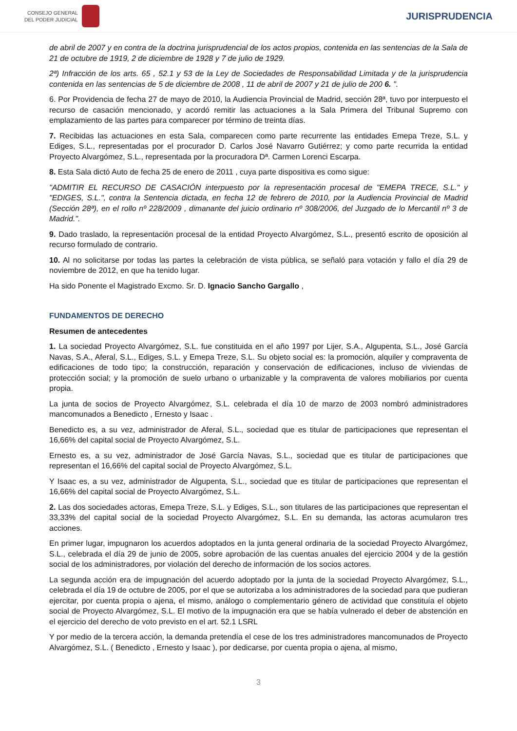CONSEJO GENERAL
DEL PODER JUDICIAL
JURISPRUDENCIA
de abril de 2007 y en contra de la doctrina jurisprudencial de los actos propios, contenida en las sentencias de la Sala de 21 de octubre de 1919, 2 de diciembre de 1928 y 7 de julio de 1929.
2ª) Infracción de los arts. 65 , 52.1 y 53 de la Ley de Sociedades de Responsabilidad Limitada y de la jurisprudencia contenida en las sentencias de 5 de diciembre de 2008 , 11 de abril de 2007 y 21 de julio de 200 6. ".
6. Por Providencia de fecha 27 de mayo de 2010, la Audiencia Provincial de Madrid, sección 28ª, tuvo por interpuesto el recurso de casación mencionado, y acordó remitir las actuaciones a la Sala Primera del Tribunal Supremo con emplazamiento de las partes para comparecer por término de treinta días.
7. Recibidas las actuaciones en esta Sala, comparecen como parte recurrente las entidades Emepa Treze, S.L. y Ediges, S.L., representadas por el procurador D. Carlos José Navarro Gutiérrez; y como parte recurrida la entidad Proyecto Alvargómez, S.L., representada por la procuradora Dª. Carmen Lorenci Escarpa.
8. Esta Sala dictó Auto de fecha 25 de enero de 2011 , cuya parte dispositiva es como sigue:
"ADMITIR EL RECURSO DE CASACIÓN interpuesto por la representación procesal de "EMEPA TRECE, S.L." y "EDIGES, S.L.", contra la Sentencia dictada, en fecha 12 de febrero de 2010, por la Audiencia Provincial de Madrid (Sección 28ª), en el rollo nº 228/2009 , dimanante del juicio ordinario nº 308/2006, del Juzgado de lo Mercantil nº 3 de Madrid.".
9. Dado traslado, la representación procesal de la entidad Proyecto Alvargómez, S.L., presentó escrito de oposición al recurso formulado de contrario.
10. Al no solicitarse por todas las partes la celebración de vista pública, se señaló para votación y fallo el día 29 de noviembre de 2012, en que ha tenido lugar.
Ha sido Ponente el Magistrado Excmo. Sr. D. Ignacio Sancho Gargallo ,
FUNDAMENTOS DE DERECHO
Resumen de antecedentes
1. La sociedad Proyecto Alvargómez, S.L. fue constituida en el año 1997 por Lijer, S.A., Algupenta, S.L., José García Navas, S.A., Aferal, S.L., Ediges, S.L. y Emepa Treze, S.L. Su objeto social es: la promoción, alquiler y compraventa de edificaciones de todo tipo; la construcción, reparación y conservación de edificaciones, incluso de viviendas de protección social; y la promoción de suelo urbano o urbanizable y la compraventa de valores mobiliarios por cuenta propia.
La junta de socios de Proyecto Alvargómez, S.L. celebrada el día 10 de marzo de 2003 nombró administradores mancomunados a Benedicto , Ernesto y Isaac .
Benedicto es, a su vez, administrador de Aferal, S.L., sociedad que es titular de participaciones que representan el 16,66% del capital social de Proyecto Alvargómez, S.L.
Ernesto es, a su vez, administrador de José García Navas, S.L., sociedad que es titular de participaciones que representan el 16,66% del capital social de Proyecto Alvargómez, S.L.
Y Isaac es, a su vez, administrador de Algupenta, S.L., sociedad que es titular de participaciones que representan el 16,66% del capital social de Proyecto Alvargómez, S.L.
2. Las dos sociedades actoras, Emepa Treze, S.L. y Ediges, S.L., son titulares de las participaciones que representan el 33,33% del capital social de la sociedad Proyecto Alvargómez, S.L. En su demanda, las actoras acumularon tres acciones.
En primer lugar, impugnaron los acuerdos adoptados en la junta general ordinaria de la sociedad Proyecto Alvargómez, S.L., celebrada el día 29 de junio de 2005, sobre aprobación de las cuentas anuales del ejercicio 2004 y de la gestión social de los administradores, por violación del derecho de información de los socios actores.
La segunda acción era de impugnación del acuerdo adoptado por la junta de la sociedad Proyecto Alvargómez, S.L., celebrada el día 19 de octubre de 2005, por el que se autorizaba a los administradores de la sociedad para que pudieran ejercitar, por cuenta propia o ajena, el mismo, análogo o complementario género de actividad que constituía el objeto social de Proyecto Alvargómez, S.L. El motivo de la impugnación era que se había vulnerado el deber de abstención en el ejercicio del derecho de voto previsto en el art. 52.1 LSRL
Y por medio de la tercera acción, la demanda pretendía el cese de los tres administradores mancomunados de Proyecto Alvargómez, S.L. ( Benedicto , Ernesto y Isaac ), por dedicarse, por cuenta propia o ajena, al mismo,
3